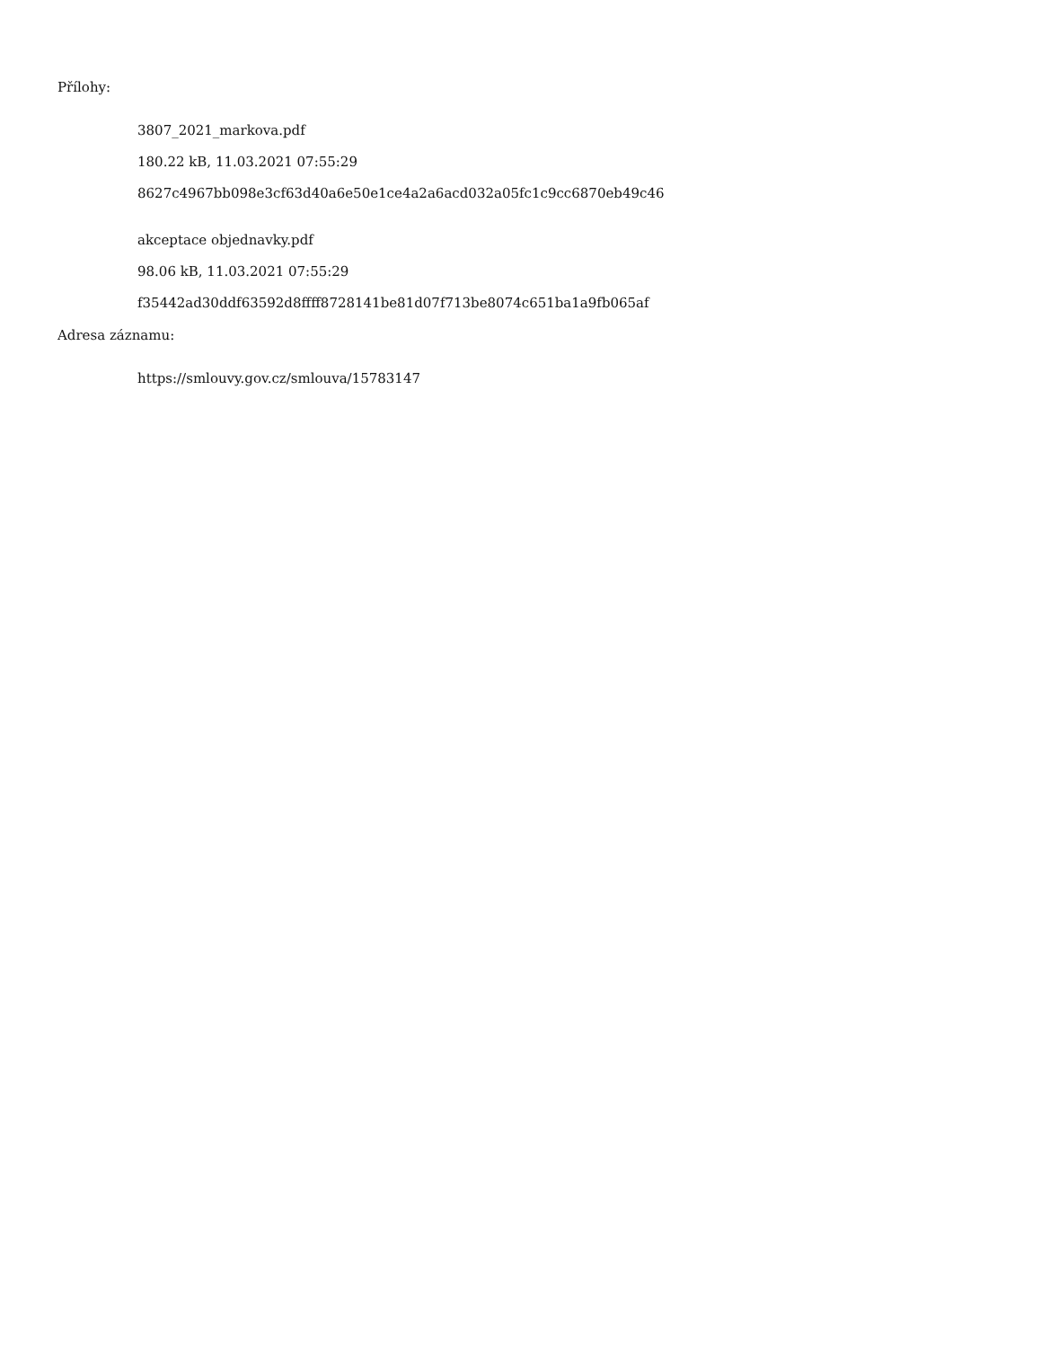Přílohy:
3807_2021_markova.pdf
180.22 kB, 11.03.2021 07:55:29
8627c4967bb098e3cf63d40a6e50e1ce4a2a6acd032a05fc1c9cc6870eb49c46
akceptace objednavky.pdf
98.06 kB, 11.03.2021 07:55:29
f35442ad30ddf63592d8ffff8728141be81d07f713be8074c651ba1a9fb065af
Adresa záznamu:
https://smlouvy.gov.cz/smlouva/15783147